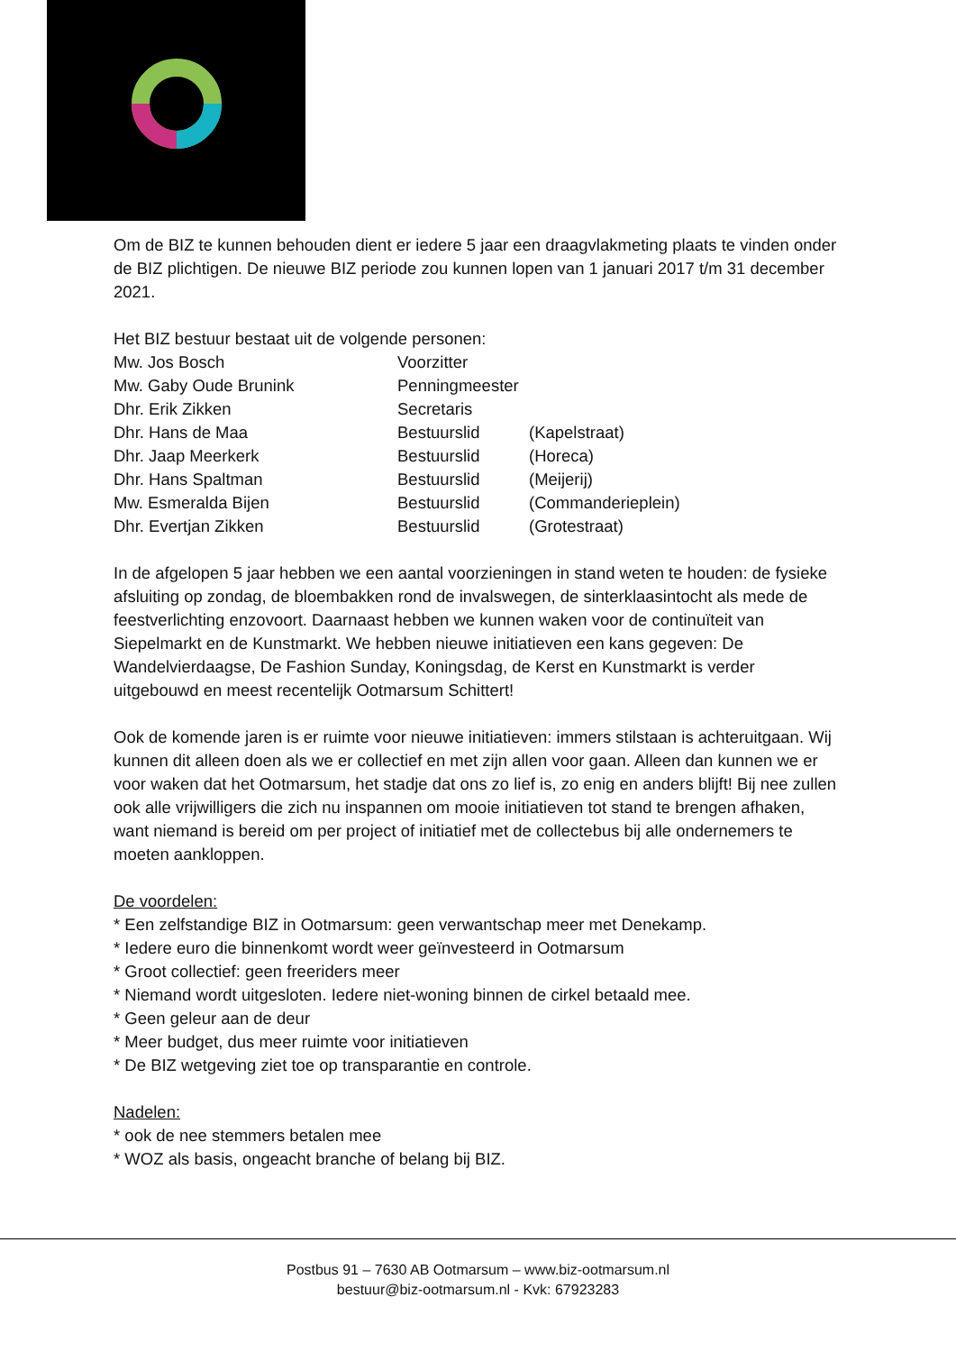Om de BIZ te kunnen behouden dient er iedere 5 jaar een draagvlakmeting plaats te vinden onder de BIZ plichtigen. De nieuwe BIZ periode zou kunnen lopen van 1 januari 2017 t/m 31 december 2021.
Het BIZ bestuur bestaat uit de volgende personen:
| Mw. Jos Bosch | Voorzitter | |
| Mw. Gaby Oude Brunink | Penningmeester | |
| Dhr. Erik Zikken | Secretaris | |
| Dhr. Hans de Maa | Bestuurslid | (Kapelstraat) |
| Dhr. Jaap Meerkerk | Bestuurslid | (Horeca) |
| Dhr. Hans Spaltman | Bestuurslid | (Meijerij) |
| Mw. Esmeralda Bijen | Bestuurslid | (Commanderieplein) |
| Dhr. Evertjan Zikken | Bestuurslid | (Grotestraat) |
In de afgelopen 5 jaar hebben we een aantal voorzieningen in stand weten te houden: de fysieke afsluiting op zondag, de bloembakken rond de invalswegen, de sinterklaasintocht als mede de feestverlichting enzovoort. Daarnaast hebben we kunnen waken voor de continuïteit van Siepelmarkt en de Kunstmarkt. We hebben nieuwe initiatieven een kans gegeven: De Wandelvierdaagse, De Fashion Sunday, Koningsdag, de Kerst en Kunstmarkt is verder uitgebouwd en meest recentelijk Ootmarsum Schittert!
Ook de komende jaren is er ruimte voor nieuwe initiatieven: immers stilstaan is achteruitgaan. Wij kunnen dit alleen doen als we er collectief en met zijn allen voor gaan. Alleen dan kunnen we er voor waken dat het Ootmarsum, het stadje dat ons zo lief is, zo enig en anders blijft! Bij nee zullen ook alle vrijwilligers die zich nu inspannen om mooie initiatieven tot stand te brengen afhaken, want niemand is bereid om per project of initiatief met de collectebus bij alle ondernemers te moeten aankloppen.
De voordelen:
* Een zelfstandige BIZ in Ootmarsum: geen verwantschap meer met Denekamp.
* Iedere euro die binnenkomt wordt weer geïnvesteerd in Ootmarsum
* Groot collectief: geen freeriders meer
* Niemand wordt uitgesloten. Iedere niet-woning binnen de cirkel betaald mee.
* Geen geleur aan de deur
* Meer budget, dus meer ruimte voor initiatieven
* De BIZ wetgeving ziet toe op transparantie en controle.
Nadelen:
* ook de nee stemmers betalen mee
* WOZ als basis, ongeacht branche of belang bij BIZ.
Postbus 91 – 7630 AB Ootmarsum – www.biz-ootmarsum.nl
bestuur@biz-ootmarsum.nl - Kvk: 67923283